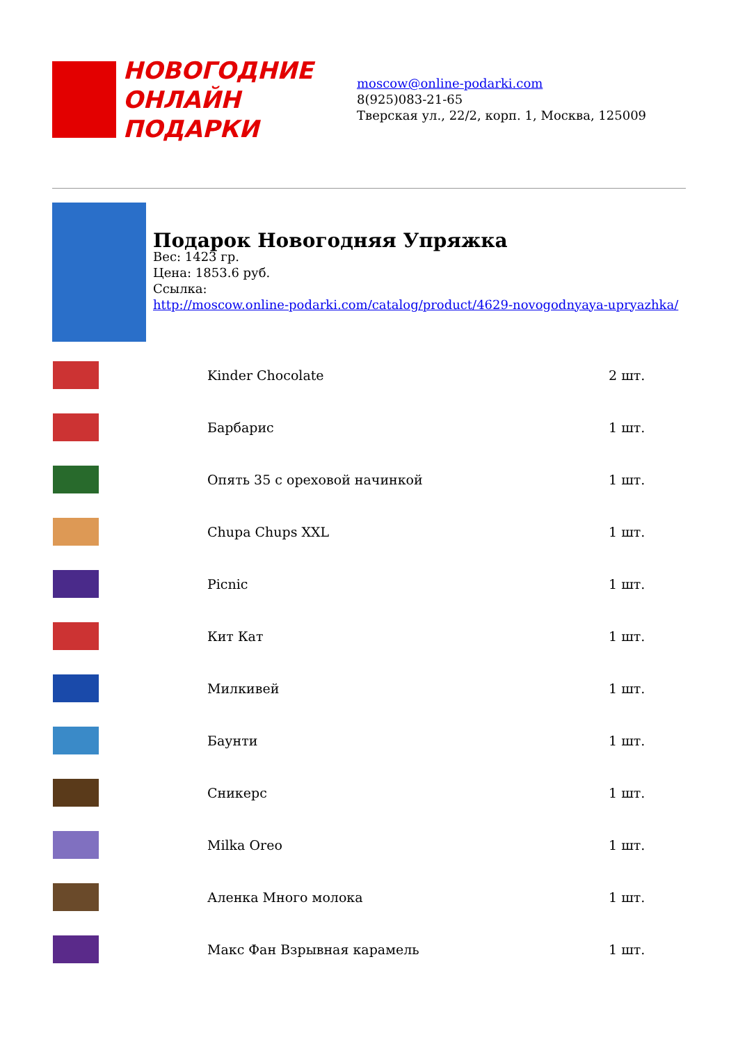НОВОГОДНИЕ
ОНЛАЙН ПОДАРКИ
moscow@online-podarki.com
8(925)083-21-65
Тверская ул., 22/2, корп. 1, Москва, 125009
Подарок Новогодняя Упряжка
Вес: 1423 гр.
Цена: 1853.6 руб.
Ссылка:
http://moscow.online-podarki.com/catalog/product/4629-novogodnyaya-upryazhka/
| | Kinder Chocolate | 2 шт. |
| | Барбарис | 1 шт. |
| | Опять 35 с ореховой начинкой | 1 шт. |
| | Chupa Chups XXL | 1 шт. |
| | Picnic | 1 шт. |
| | Кит Кат | 1 шт. |
| | Милкивей | 1 шт. |
| | Баунти | 1 шт. |
| | Сникерс | 1 шт. |
| | Milka Oreo | 1 шт. |
| | Аленка Много молока | 1 шт. |
| | Макс Фан Взрывная карамель | 1 шт. |